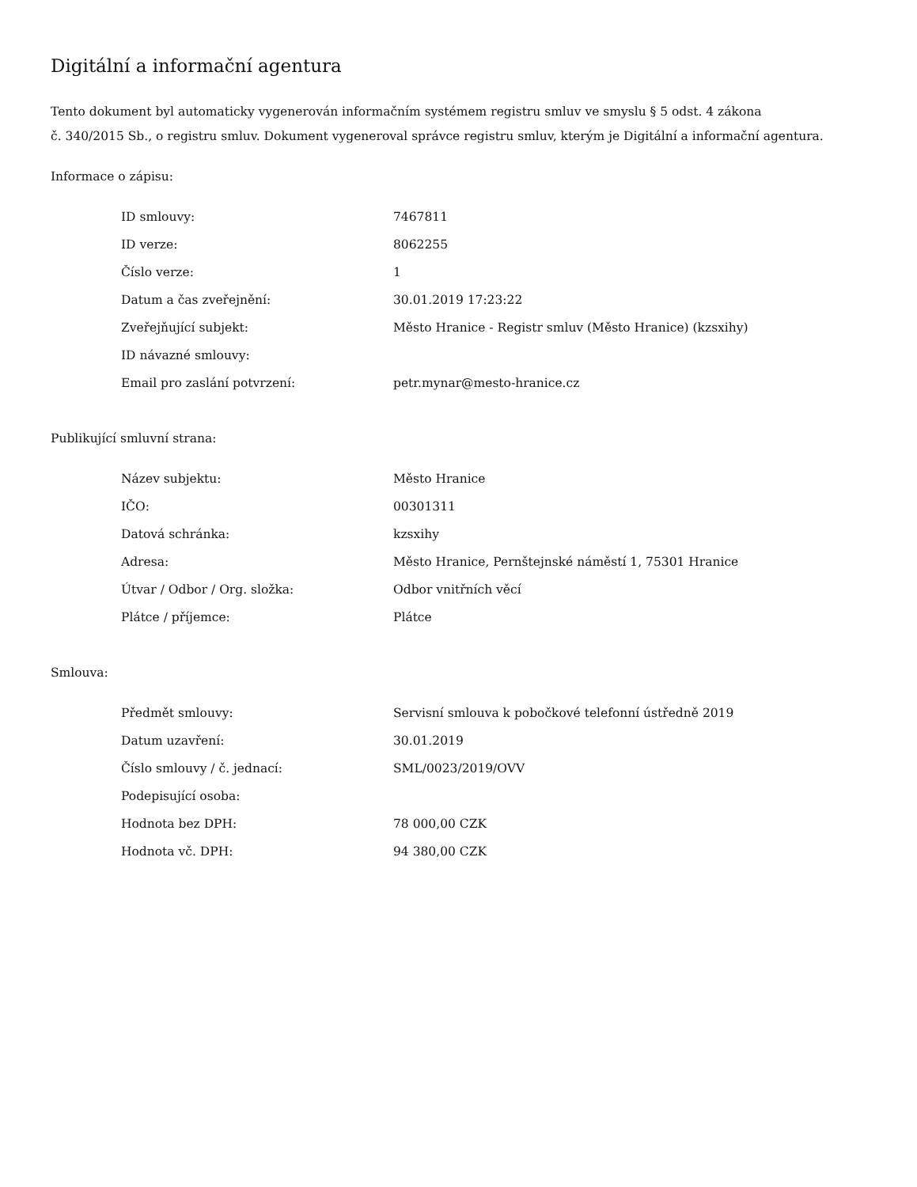Digitální a informační agentura
Tento dokument byl automaticky vygenerován informačním systémem registru smluv ve smyslu § 5 odst. 4 zákona
č. 340/2015 Sb., o registru smluv. Dokument vygeneroval správce registru smluv, kterým je Digitální a informační agentura.
Informace o zápisu:
| ID smlouvy: | 7467811 |
| ID verze: | 8062255 |
| Číslo verze: | 1 |
| Datum a čas zveřejnění: | 30.01.2019 17:23:22 |
| Zveřejňující subjekt: | Město Hranice - Registr smluv (Město Hranice) (kzsxihy) |
| ID návazné smlouvy: | |
| Email pro zaslání potvrzení: | petr.mynar@mesto-hranice.cz |
Publikující smluvní strana:
| Název subjektu: | Město Hranice |
| IČO: | 00301311 |
| Datová schránka: | kzsxihy |
| Adresa: | Město Hranice, Pernštejnské náměstí 1, 75301 Hranice |
| Útvar / Odbor / Org. složka: | Odbor vnitřních věcí |
| Plátce / příjemce: | Plátce |
Smlouva:
| Předmět smlouvy: | Servisní smlouva k pobočkové telefonní ústředně 2019 |
| Datum uzavření: | 30.01.2019 |
| Číslo smlouvy / č. jednací: | SML/0023/2019/OVV |
| Podepisující osoba: | |
| Hodnota bez DPH: | 78 000,00 CZK |
| Hodnota vč. DPH: | 94 380,00 CZK |